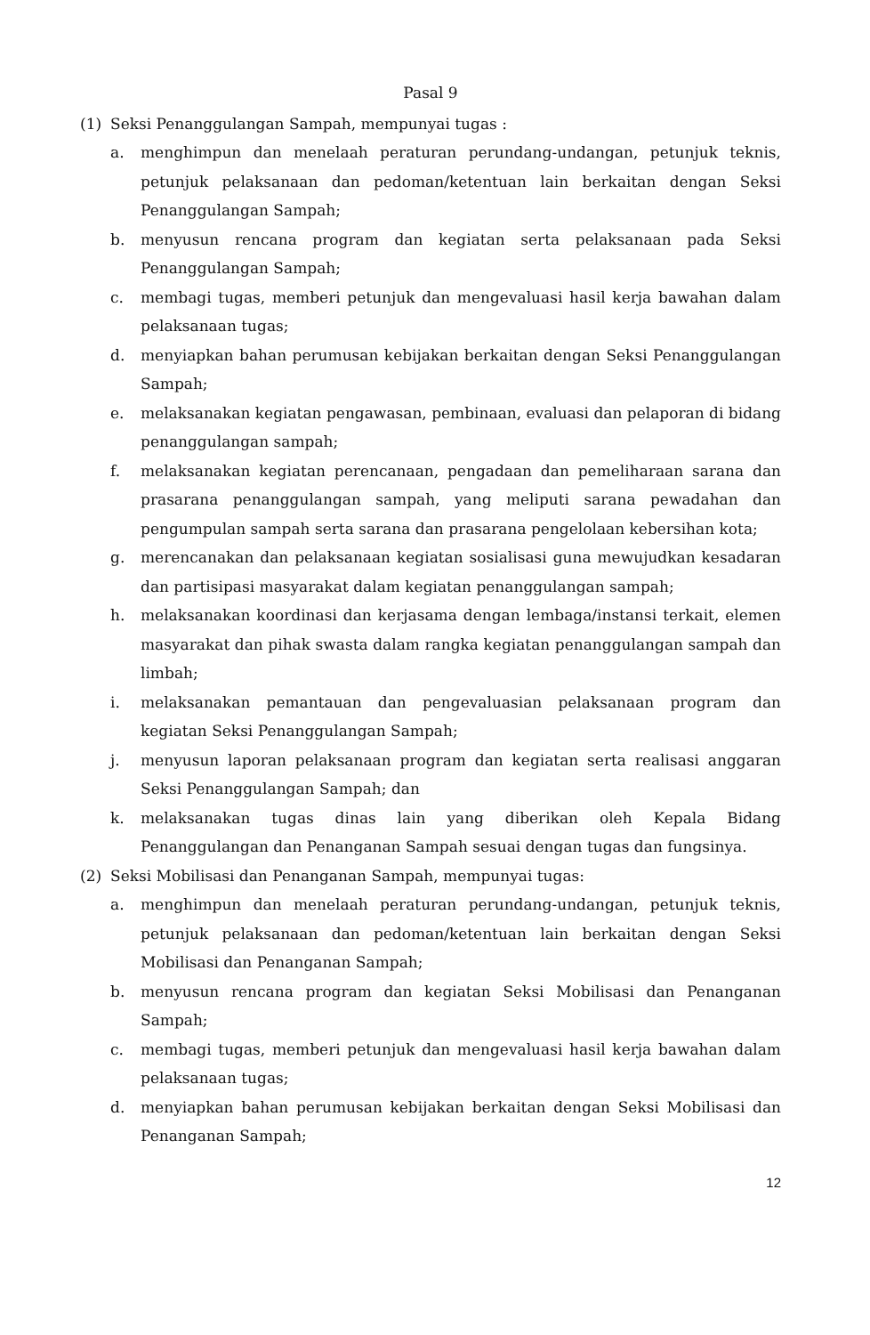Pasal 9
(1) Seksi Penanggulangan Sampah, mempunyai tugas :
a. menghimpun dan menelaah peraturan perundang-undangan, petunjuk teknis, petunjuk pelaksanaan dan pedoman/ketentuan lain berkaitan dengan Seksi Penanggulangan Sampah;
b. menyusun rencana program dan kegiatan serta pelaksanaan pada Seksi Penanggulangan Sampah;
c. membagi tugas, memberi petunjuk dan mengevaluasi hasil kerja bawahan dalam pelaksanaan tugas;
d. menyiapkan bahan perumusan kebijakan berkaitan dengan Seksi Penanggulangan Sampah;
e. melaksanakan kegiatan pengawasan, pembinaan, evaluasi dan pelaporan di bidang penanggulangan sampah;
f. melaksanakan kegiatan perencanaan, pengadaan dan pemeliharaan sarana dan prasarana penanggulangan sampah, yang meliputi sarana pewadahan dan pengumpulan sampah serta sarana dan prasarana pengelolaan kebersihan kota;
g. merencanakan dan pelaksanaan kegiatan sosialisasi guna mewujudkan kesadaran dan partisipasi masyarakat dalam kegiatan penanggulangan sampah;
h. melaksanakan koordinasi dan kerjasama dengan lembaga/instansi terkait, elemen masyarakat dan pihak swasta dalam rangka kegiatan penanggulangan sampah dan limbah;
i. melaksanakan pemantauan dan pengevaluasian pelaksanaan program dan kegiatan Seksi Penanggulangan Sampah;
j. menyusun laporan pelaksanaan program dan kegiatan serta realisasi anggaran Seksi Penanggulangan Sampah; dan
k. melaksanakan tugas dinas lain yang diberikan oleh Kepala Bidang Penanggulangan dan Penanganan Sampah sesuai dengan tugas dan fungsinya.
(2) Seksi Mobilisasi dan Penanganan Sampah, mempunyai tugas:
a. menghimpun dan menelaah peraturan perundang-undangan, petunjuk teknis, petunjuk pelaksanaan dan pedoman/ketentuan lain berkaitan dengan Seksi Mobilisasi dan Penanganan Sampah;
b. menyusun rencana program dan kegiatan Seksi Mobilisasi dan Penanganan Sampah;
c. membagi tugas, memberi petunjuk dan mengevaluasi hasil kerja bawahan dalam pelaksanaan tugas;
d. menyiapkan bahan perumusan kebijakan berkaitan dengan Seksi Mobilisasi dan Penanganan Sampah;
12